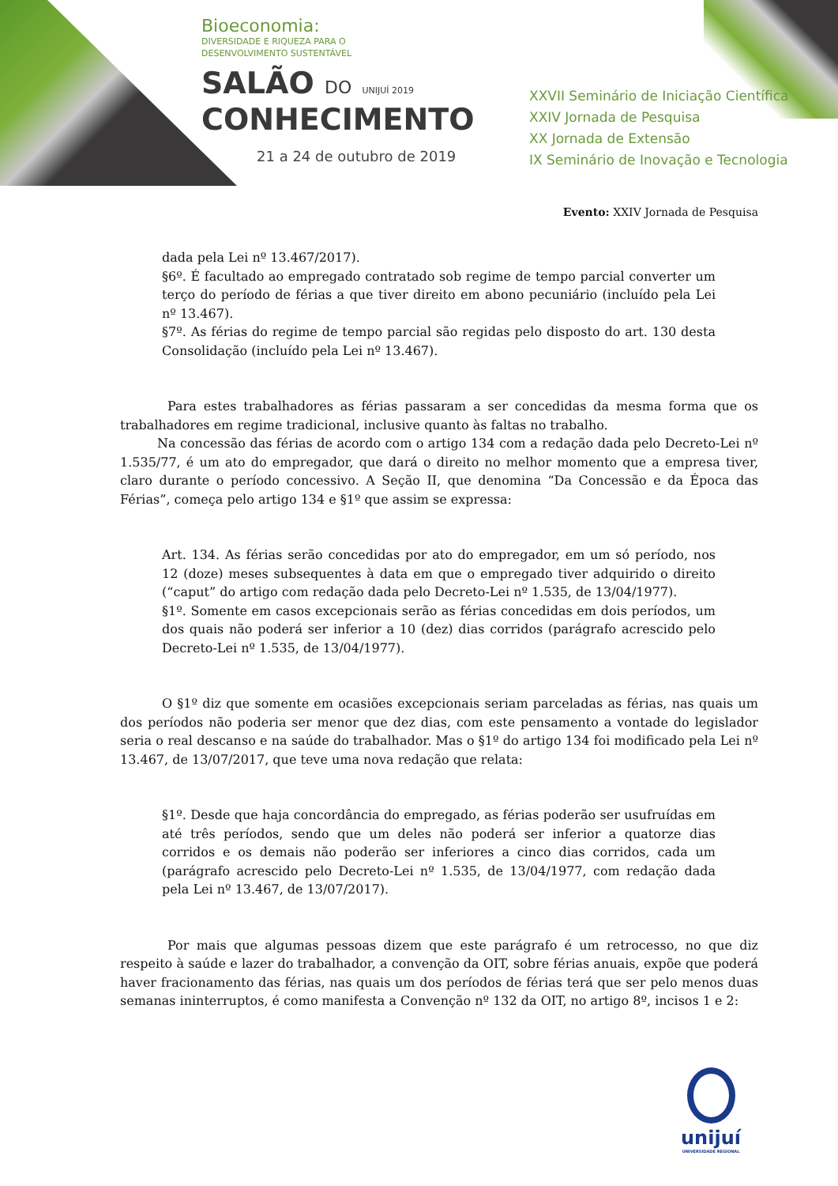Bioeconomia:
DIVERSIDADE E RIQUEZA PARA O
DESENVOLVIMENTO SUSTENTÁVEL
SALÃO DO UNIJUÍ 2019
CONHECIMENTO
21 a 24 de outubro de 2019
XXVII Seminário de Iniciação Científica
XXIV Jornada de Pesquisa
XX Jornada de Extensão
IX Seminário de Inovação e Tecnologia
Evento: XXIV Jornada de Pesquisa
dada pela Lei nº 13.467/2017).
§6º. É facultado ao empregado contratado sob regime de tempo parcial converter um terço do período de férias a que tiver direito em abono pecuniário (incluído pela Lei nº 13.467).
§7º. As férias do regime de tempo parcial são regidas pelo disposto do art. 130 desta Consolidação (incluído pela Lei nº 13.467).
Para estes trabalhadores as férias passaram a ser concedidas da mesma forma que os trabalhadores em regime tradicional, inclusive quanto às faltas no trabalho.
Na concessão das férias de acordo com o artigo 134 com a redação dada pelo Decreto-Lei nº 1.535/77, é um ato do empregador, que dará o direito no melhor momento que a empresa tiver, claro durante o período concessivo. A Seção II, que denomina “Da Concessão e da Época das Férias”, começa pelo artigo 134 e §1º que assim se expressa:
Art. 134. As férias serão concedidas por ato do empregador, em um só período, nos 12 (doze) meses subsequentes à data em que o empregado tiver adquirido o direito (“caput” do artigo com redação dada pelo Decreto-Lei nº 1.535, de 13/04/1977).
§1º. Somente em casos excepcionais serão as férias concedidas em dois períodos, um dos quais não poderá ser inferior a 10 (dez) dias corridos (parágrafo acrescido pelo Decreto-Lei nº 1.535, de 13/04/1977).
O §1º diz que somente em ocasiões excepcionais seriam parceladas as férias, nas quais um dos períodos não poderia ser menor que dez dias, com este pensamento a vontade do legislador seria o real descanso e na saúde do trabalhador. Mas o §1º do artigo 134 foi modificado pela Lei nº 13.467, de 13/07/2017, que teve uma nova redação que relata:
§1º. Desde que haja concordância do empregado, as férias poderão ser usufruídas em até três períodos, sendo que um deles não poderá ser inferior a quatorze dias corridos e os demais não poderão ser inferiores a cinco dias corridos, cada um (parágrafo acrescido pelo Decreto-Lei nº 1.535, de 13/04/1977, com redação dada pela Lei nº 13.467, de 13/07/2017).
Por mais que algumas pessoas dizem que este parágrafo é um retrocesso, no que diz respeito à saúde e lazer do trabalhador, a convenção da OIT, sobre férias anuais, expõe que poderá haver fracionamento das férias, nas quais um dos períodos de férias terá que ser pelo menos duas semanas ininterruptos, é como manifesta a Convenção nº 132 da OIT, no artigo 8º, incisos 1 e 2:
unijuí
UNIVERSIDADE REGIONAL